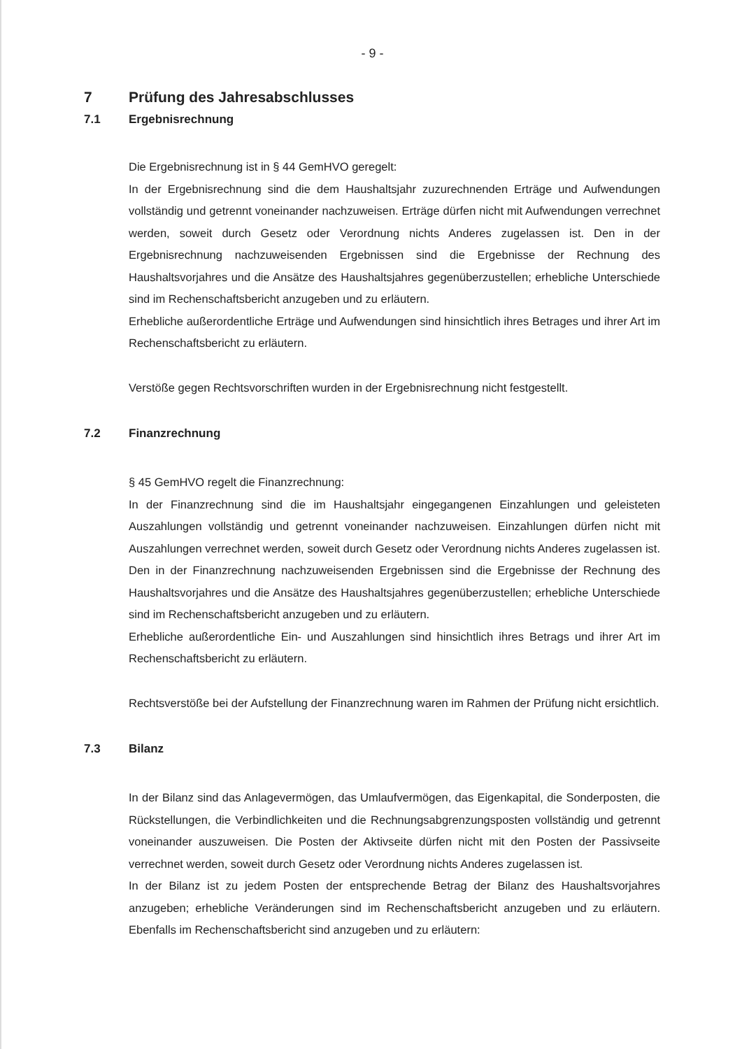- 9 -
7 Prüfung des Jahresabschlusses
7.1 Ergebnisrechnung
Die Ergebnisrechnung ist in § 44 GemHVO geregelt:
In der Ergebnisrechnung sind die dem Haushaltsjahr zuzurechnenden Erträge und Aufwendungen vollständig und getrennt voneinander nachzuweisen. Erträge dürfen nicht mit Aufwendungen verrechnet werden, soweit durch Gesetz oder Verordnung nichts Anderes zugelassen ist. Den in der Ergebnisrechnung nachzuweisenden Ergebnissen sind die Ergebnisse der Rechnung des Haushaltsvorjahres und die Ansätze des Haushaltsjahres gegenüberzustellen; erhebliche Unterschiede sind im Rechenschaftsbericht anzugeben und zu erläutern.
Erhebliche außerordentliche Erträge und Aufwendungen sind hinsichtlich ihres Betrages und ihrer Art im Rechenschaftsbericht zu erläutern.
Verstöße gegen Rechtsvorschriften wurden in der Ergebnisrechnung nicht festgestellt.
7.2 Finanzrechnung
§ 45 GemHVO regelt die Finanzrechnung:
In der Finanzrechnung sind die im Haushaltsjahr eingegangenen Einzahlungen und geleisteten Auszahlungen vollständig und getrennt voneinander nachzuweisen. Einzahlungen dürfen nicht mit Auszahlungen verrechnet werden, soweit durch Gesetz oder Verordnung nichts Anderes zugelassen ist. Den in der Finanzrechnung nachzuweisenden Ergebnissen sind die Ergebnisse der Rechnung des Haushaltsvorjahres und die Ansätze des Haushaltsjahres gegenüberzustellen; erhebliche Unterschiede sind im Rechenschaftsbericht anzugeben und zu erläutern.
Erhebliche außerordentliche Ein- und Auszahlungen sind hinsichtlich ihres Betrags und ihrer Art im Rechenschaftsbericht zu erläutern.
Rechtsverstöße bei der Aufstellung der Finanzrechnung waren im Rahmen der Prüfung nicht ersichtlich.
7.3 Bilanz
In der Bilanz sind das Anlagevermögen, das Umlaufvermögen, das Eigenkapital, die Sonderposten, die Rückstellungen, die Verbindlichkeiten und die Rechnungsabgrenzungsposten vollständig und getrennt voneinander auszuweisen. Die Posten der Aktivseite dürfen nicht mit den Posten der Passivseite verrechnet werden, soweit durch Gesetz oder Verordnung nichts Anderes zugelassen ist.
In der Bilanz ist zu jedem Posten der entsprechende Betrag der Bilanz des Haushaltsvorjahres anzugeben; erhebliche Veränderungen sind im Rechenschaftsbericht anzugeben und zu erläutern. Ebenfalls im Rechenschaftsbericht sind anzugeben und zu erläutern: